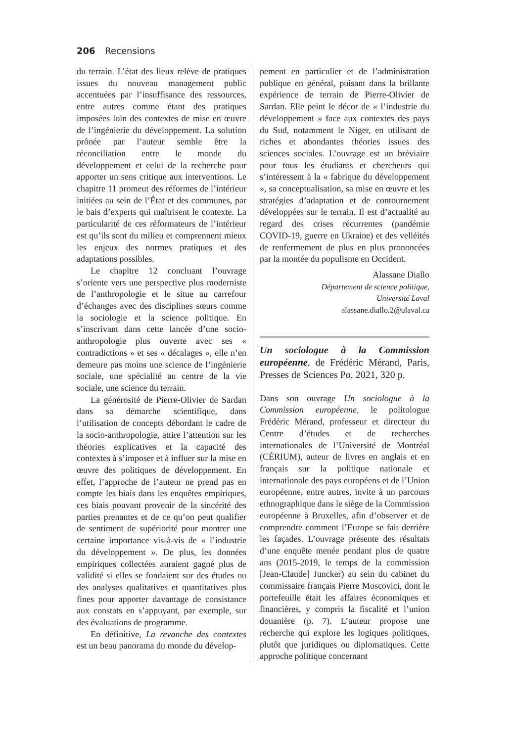206 Recensions
du terrain. L’état des lieux relève de pratiques issues du nouveau management public accentuées par l’insuffisance des ressources, entre autres comme étant des pratiques imposées loin des contextes de mise en œuvre de l’ingénierie du développement. La solution prônée par l’auteur semble être la réconciliation entre le monde du développement et celui de la recherche pour apporter un sens critique aux interventions. Le chapitre 11 promeut des réformes de l’intérieur initiées au sein de l’État et des communes, par le bais d’experts qui maîtrisent le contexte. La particularité de ces réformateurs de l’intérieur est qu’ils sont du milieu et comprennent mieux les enjeux des normes pratiques et des adaptations possibles.
Le chapitre 12 concluant l’ouvrage s’oriente vers une perspective plus moderniste de l’anthropologie et le situe au carrefour d’échanges avec des disciplines sœurs comme la sociologie et la science politique. En s’inscrivant dans cette lancée d’une socio-anthropologie plus ouverte avec ses « contradictions » et ses « décalages », elle n’en demeure pas moins une science de l’ingénierie sociale, une spécialité au centre de la vie sociale, une science du terrain.
La générosité de Pierre-Olivier de Sardan dans sa démarche scientifique, dans l’utilisation de concepts débordant le cadre de la socio-anthropologie, attire l’attention sur les théories explicatives et la capacité des contextes à s’imposer et à influer sur la mise en œuvre des politiques de développement. En effet, l’approche de l’auteur ne prend pas en compte les biais dans les enquêtes empiriques, ces biais pouvant provenir de la sincérité des parties prenantes et de ce qu’on peut qualifier de sentiment de supériorité pour montrer une certaine importance vis-à-vis de « l’industrie du développement ». De plus, les données empiriques collectées auraient gagné plus de validité si elles se fondaient sur des études ou des analyses qualitatives et quantitatives plus fines pour apporter davantage de consistance aux constats en s’appuyant, par exemple, sur des évaluations de programme.
En définitive, La revanche des contextes est un beau panorama du monde du dévelop-
pement en particulier et de l’administration publique en général, puisant dans la brillante expérience de terrain de Pierre-Olivier de Sardan. Elle peint le décor de « l’industrie du développement » face aux contextes des pays du Sud, notamment le Niger, en utilisant de riches et abondantes théories issues des sciences sociales. L’ouvrage est un bréviaire pour tous les étudiants et chercheurs qui s’intéressent à la « fabrique du développement », sa conceptualisation, sa mise en œuvre et les stratégies d’adaptation et de contournement développées sur le terrain. Il est d’actualité au regard des crises récurrentes (pandémie COVID-19, guerre en Ukraine) et des velléités de renfermement de plus en plus prononcées par la montée du populisme en Occident.
Alassane Diallo
Département de science politique,
Université Laval
alassane.diallo.2@ulaval.ca
Un sociologue à la Commission européenne, de Frédéric Mérand, Paris, Presses de Sciences Po, 2021, 320 p.
Dans son ouvrage Un sociologue à la Commission européenne, le politologue Frédéric Mérand, professeur et directeur du Centre d’études et de recherches internationales de l’Université de Montréal (CÉRIUM), auteur de livres en anglais et en français sur la politique nationale et internationale des pays européens et de l’Union européenne, entre autres, invite à un parcours ethnographique dans le siège de la Commission européenne à Bruxelles, afin d’observer et de comprendre comment l’Europe se fait derrière les façades. L’ouvrage présente des résultats d’une enquête menée pendant plus de quatre ans (2015-2019, le temps de la commission [Jean-Claude] Juncker) au sein du cabinet du commissaire français Pierre Moscovici, dont le portefeuille était les affaires économiques et financières, y compris la fiscalité et l’union douanière (p. 7). L’auteur propose une recherche qui explore les logiques politiques, plutôt que juridiques ou diplomatiques. Cette approche politique concernant